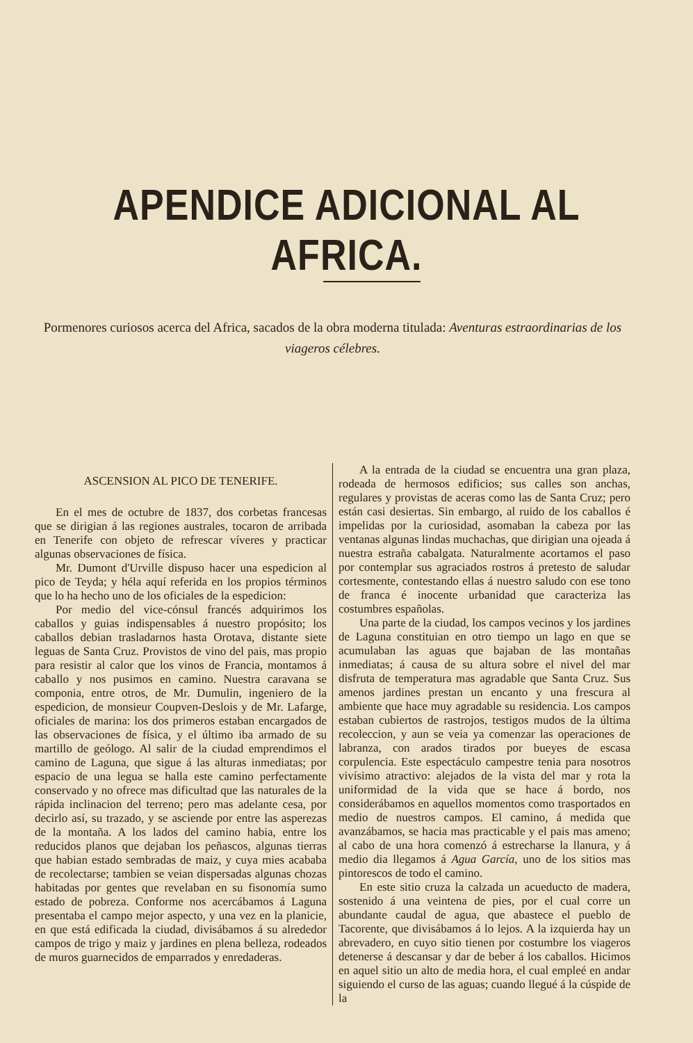APENDICE ADICIONAL AL AFRICA.
Pormenores curiosos acerca del Africa, sacados de la obra moderna titulada: Aventuras estraordinarias de los viageros célebres.
ASCENSION AL PICO DE TENERIFE.
En el mes de octubre de 1837, dos corbetas francesas que se dirigian á las regiones australes, tocaron de arribada en Tenerife con objeto de refrescar víveres y practicar algunas observaciones de física.
Mr. Dumont d'Urville dispuso hacer una espedicion al pico de Teyda; y héla aquí referida en los propios términos que lo ha hecho uno de los oficiales de la espedicion:
Por medio del vice-cónsul francés adquirimos los caballos y guias indispensables á nuestro propósito; los caballos debian trasladarnos hasta Orotava, distante siete leguas de Santa Cruz. Provistos de vino del pais, mas propio para resistir al calor que los vinos de Francia, montamos á caballo y nos pusimos en camino. Nuestra caravana se componia, entre otros, de Mr. Dumulin, ingeniero de la espedicion, de monsieur Coupven-Deslois y de Mr. Lafarge, oficiales de marina: los dos primeros estaban encargados de las observaciones de física, y el último iba armado de su martillo de geólogo. Al salir de la ciudad emprendimos el camino de Laguna, que sigue á las alturas inmediatas; por espacio de una legua se halla este camino perfectamente conservado y no ofrece mas dificultad que las naturales de la rápida inclinacion del terreno; pero mas adelante cesa, por decirlo así, su trazado, y se asciende por entre las asperezas de la montaña. A los lados del camino habia, entre los reducidos planos que dejaban los peñascos, algunas tierras que habian estado sembradas de maiz, y cuya mies acababa de recolectarse; tambien se veian dispersadas algunas chozas habitadas por gentes que revelaban en su fisonomía sumo estado de pobreza. Conforme nos acercábamos á Laguna presentaba el campo mejor aspecto, y una vez en la planicie, en que está edificada la ciudad, divisábamos á su alrededor campos de trigo y maiz y jardines en plena belleza, rodeados de muros guarnecidos de emparrados y enredaderas.
A la entrada de la ciudad se encuentra una gran plaza, rodeada de hermosos edificios; sus calles son anchas, regulares y provistas de aceras como las de Santa Cruz; pero están casi desiertas. Sin embargo, al ruido de los caballos é impelidas por la curiosidad, asomaban la cabeza por las ventanas algunas lindas muchachas, que dirigian una ojeada á nuestra estraña cabalgata. Naturalmente acortamos el paso por contemplar sus agraciados rostros á pretesto de saludar cortesmente, contestando ellas á nuestro saludo con ese tono de franca é inocente urbanidad que caracteriza las costumbres españolas.
Una parte de la ciudad, los campos vecinos y los jardines de Laguna constituian en otro tiempo un lago en que se acumulaban las aguas que bajaban de las montañas inmediatas; á causa de su altura sobre el nivel del mar disfruta de temperatura mas agradable que Santa Cruz. Sus amenos jardines prestan un encanto y una frescura al ambiente que hace muy agradable su residencia. Los campos estaban cubiertos de rastrojos, testigos mudos de la última recoleccion, y aun se veia ya comenzar las operaciones de labranza, con arados tirados por bueyes de escasa corpulencia. Este espectáculo campestre tenia para nosotros vivísimo atractivo: alejados de la vista del mar y rota la uniformidad de la vida que se hace á bordo, nos considerábamos en aquellos momentos como trasportados en medio de nuestros campos. El camino, á medida que avanzábamos, se hacia mas practicable y el pais mas ameno; al cabo de una hora comenzó á estrecharse la llanura, y á medio dia llegamos á Agua García, uno de los sitios mas pintorescos de todo el camino.
En este sitio cruza la calzada un acueducto de madera, sostenido á una veintena de pies, por el cual corre un abundante caudal de agua, que abastece el pueblo de Tacorente, que divisábamos á lo lejos. A la izquierda hay un abrevadero, en cuyo sitio tienen por costumbre los viageros detenerse á descansar y dar de beber á los caballos. Hicimos en aquel sitio un alto de media hora, el cual empleé en andar siguiendo el curso de las aguas; cuando llegué á la cúspide de la